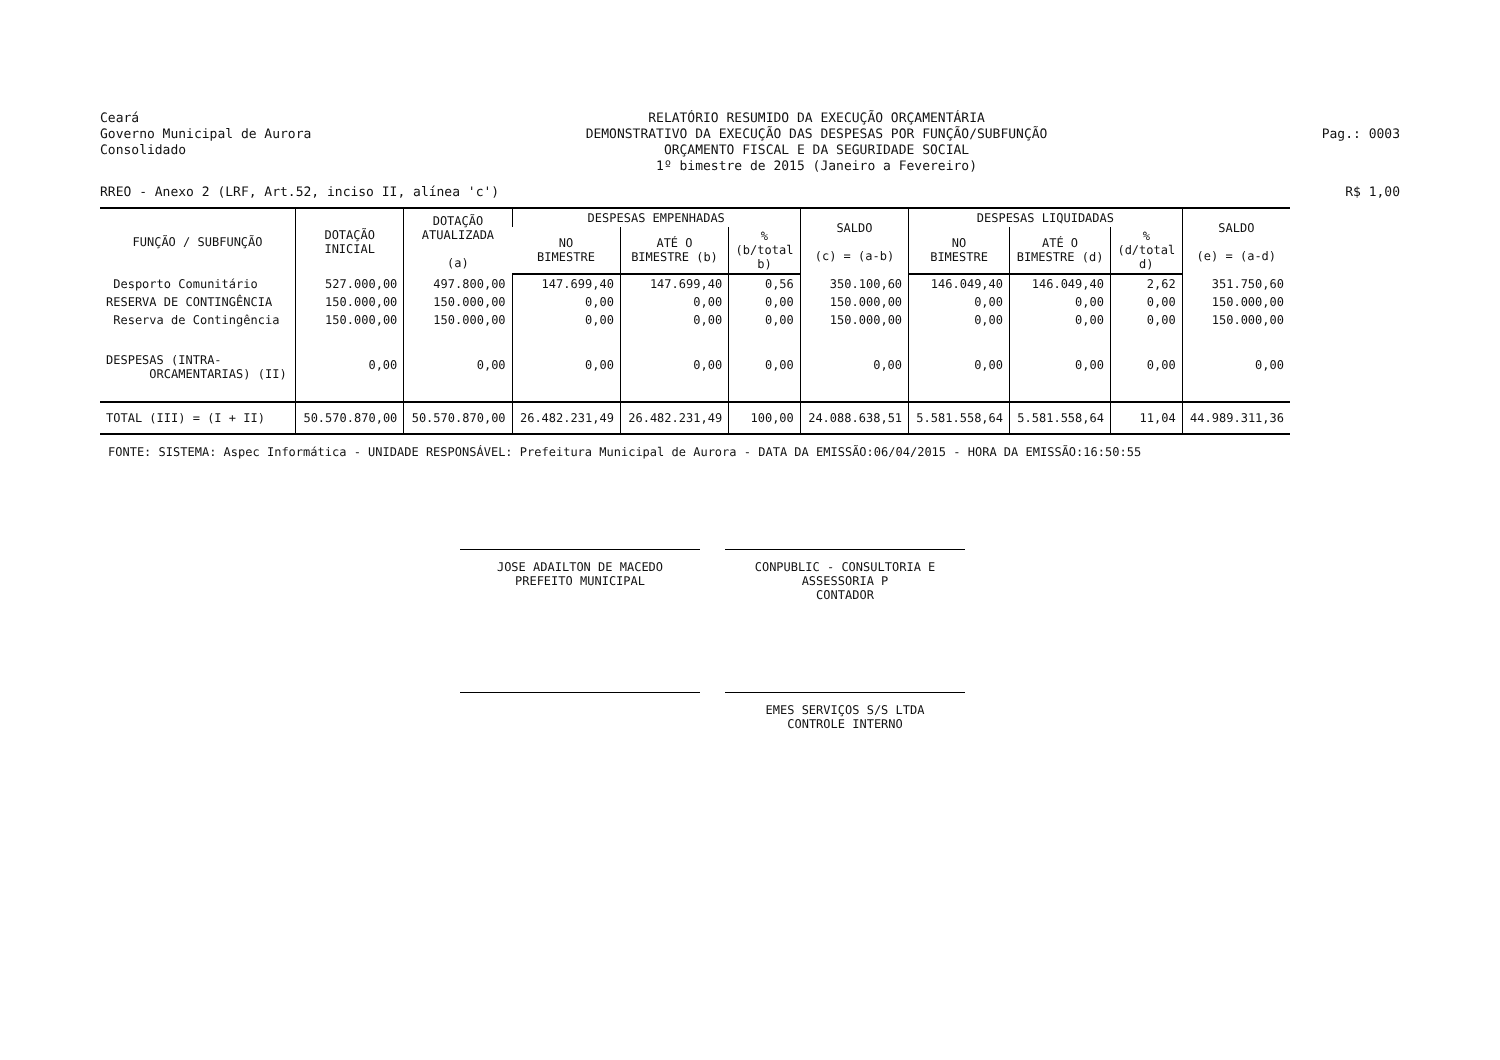Ceará
Governo Municipal de Aurora
Consolidado
RELATÓRIO RESUMIDO DA EXECUÇÃO ORÇAMENTÁRIA
DEMONSTRATIVO DA EXECUÇÃO DAS DESPESAS POR FUNÇÃO/SUBFUNÇÃO
ORÇAMENTO FISCAL E DA SEGURIDADE SOCIAL
1º bimestre de 2015 (Janeiro a Fevereiro)
Pag.: 0003
RREO - Anexo 2 (LRF, Art.52, inciso II, alínea 'c') R$ 1,00
| FUNÇÃO / SUBFUNÇÃO | DOTAÇÃO INICIAL | DOTAÇÃO ATUALIZADA (a) | DESPESAS EMPENHADAS | | | SALDO (c) = (a-b) | DESPESAS LIQUIDADAS | | | SALDO (e) = (a-d) |
| --- | --- | --- | --- | --- | --- | --- | --- | --- | --- | --- |
| | | | NO BIMESTRE | ATÉ O BIMESTRE (b) | % (b/total b) | | NO BIMESTRE | ATÉ O BIMESTRE (d) | % (d/total d) | |
| Desporto Comunitário | 527.000,00 | 497.800,00 | 147.699,40 | 147.699,40 | 0,56 | 350.100,60 | 146.049,40 | 146.049,40 | 2,62 | 351.750,60 |
| RESERVA DE CONTINGÊNCIA | 150.000,00 | 150.000,00 | 0,00 | 0,00 | 0,00 | 150.000,00 | 0,00 | 0,00 | 0,00 | 150.000,00 |
| Reserva de Contingência | 150.000,00 | 150.000,00 | 0,00 | 0,00 | 0,00 | 150.000,00 | 0,00 | 0,00 | 0,00 | 150.000,00 |
| DESPESAS (INTRA- ORCAMENTARIAS) (II) | 0,00 | 0,00 | 0,00 | 0,00 | 0,00 | 0,00 | 0,00 | 0,00 | 0,00 | 0,00 |
| TOTAL (III) = (I + II) | 50.570.870,00 | 50.570.870,00 | 26.482.231,49 | 26.482.231,49 | 100,00 | 24.088.638,51 | 5.581.558,64 | 5.581.558,64 | 11,04 | 44.989.311,36 |
FONTE: SISTEMA: Aspec Informática - UNIDADE RESPONSÁVEL: Prefeitura Municipal de Aurora - DATA DA EMISSÃO:06/04/2015 - HORA DA EMISSÃO:16:50:55
JOSE ADAILTON DE MACEDO
PREFEITO MUNICIPAL
CONPUBLIC - CONSULTORIA E ASSESSORIA P
CONTADOR
EMES SERVIÇOS S/S LTDA
CONTROLE INTERNO